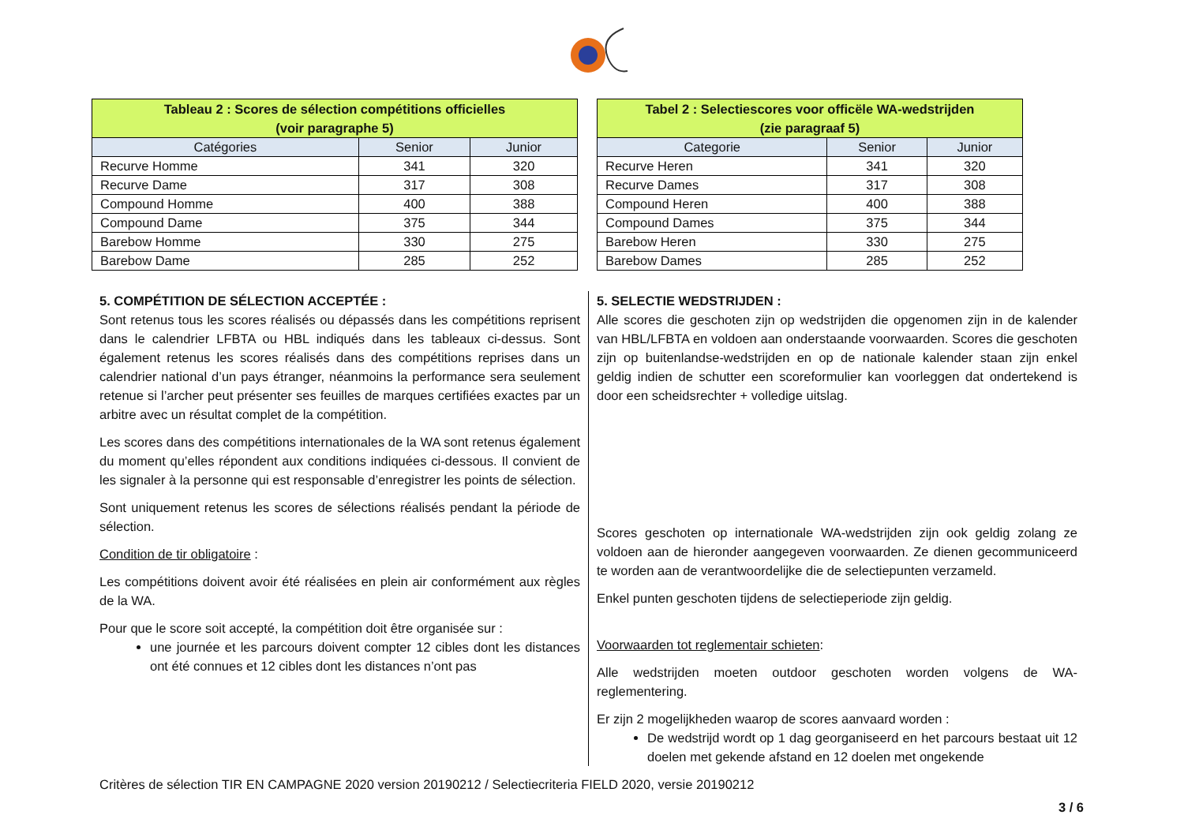| Tableau 2 : Scores de sélection compétitions officielles (voir paragraphe 5) | | |
| --- | --- | --- |
| Catégories | Senior | Junior |
| Recurve Homme | 341 | 320 |
| Recurve Dame | 317 | 308 |
| Compound Homme | 400 | 388 |
| Compound Dame | 375 | 344 |
| Barebow Homme | 330 | 275 |
| Barebow Dame | 285 | 252 |
| Tabel 2 : Selectiescores voor officële WA-wedstrijden (zie paragraaf 5) | | |
| --- | --- | --- |
| Categorie | Senior | Junior |
| Recurve Heren | 341 | 320 |
| Recurve Dames | 317 | 308 |
| Compound Heren | 400 | 388 |
| Compound Dames | 375 | 344 |
| Barebow Heren | 330 | 275 |
| Barebow Dames | 285 | 252 |
5. COMPÉTITION DE SÉLECTION ACCEPTÉE :
Sont retenus tous les scores réalisés ou dépassés dans les compétitions reprisent dans le calendrier LFBTA ou HBL indiqués dans les tableaux ci-dessus. Sont également retenus les scores réalisés dans des compétitions reprises dans un calendrier national d’un pays étranger, néanmoins la performance sera seulement retenue si l’archer peut présenter ses feuilles de marques certifiées exactes par un arbitre avec un résultat complet de la compétition.
Les scores dans des compétitions internationales de la WA sont retenus également du moment qu’elles répondent aux conditions indiquées ci-dessous. Il convient de les signaler à la personne qui est responsable d’enregistrer les points de sélection.
Sont uniquement retenus les scores de sélections réalisés pendant la période de sélection.
Condition de tir obligatoire :
Les compétitions doivent avoir été réalisées en plein air conformément aux règles de la WA.
Pour que le score soit accepté, la compétition doit être organisée sur :
une journée et les parcours doivent compter 12 cibles dont les distances ont été connues et 12 cibles dont les distances n’ont pas
5. SELECTIE WEDSTRIJDEN :
Alle scores die geschoten zijn op wedstrijden die opgenomen zijn in de kalender van HBL/LFBTA en voldoen aan onderstaande voorwaarden. Scores die geschoten zijn op buitenlandse-wedstrijden en op de nationale kalender staan zijn enkel geldig indien de schutter een scoreformulier kan voorleggen dat ondertekend is door een scheidsrechter + volledige uitslag.
Scores geschoten op internationale WA-wedstrijden zijn ook geldig zolang ze voldoen aan de hieronder aangegeven voorwaarden. Ze dienen gecommuniceerd te worden aan de verantwoordelijke die de selectiepunten verzameld.
Enkel punten geschoten tijdens de selectieperiode zijn geldig.
Voorwaarden tot reglementair schieten:
Alle wedstrijden moeten outdoor geschoten worden volgens de WA-reglementering.
Er zijn 2 mogelijkheden waarop de scores aanvaard worden :
De wedstrijd wordt op 1 dag georganiseerd en het parcours bestaat uit 12 doelen met gekende afstand en 12 doelen met ongekende
Critères de sélection TIR EN CAMPAGNE 2020 version 20190212 / Selectiecriteria FIELD 2020, versie 20190212
3 / 6